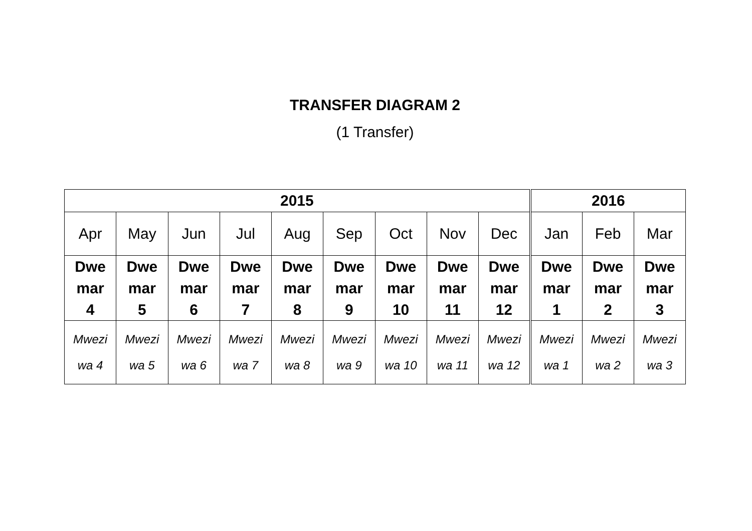TRANSFER DIAGRAM 2
(1 Transfer)
| 2015 | | | | | | | | | 2016 | | |
| --- | --- | --- | --- | --- | --- | --- | --- | --- | --- | --- | --- |
| Apr | May | Jun | Jul | Aug | Sep | Oct | Nov | Dec | Jan | Feb | Mar |
| Dwe mar 4 | Dwe mar 5 | Dwe mar 6 | Dwe mar 7 | Dwe mar 8 | Dwe mar 9 | Dwe mar 10 | Dwe mar 11 | Dwe mar 12 | Dwe mar 1 | Dwe mar 2 | Dwe mar 3 |
| Mwezi wa 4 | Mwezi wa 5 | Mwezi wa 6 | Mwezi wa 7 | Mwezi wa 8 | Mwezi wa 9 | Mwezi wa 10 | Mwezi wa 11 | Mwezi wa 12 | Mwezi wa 1 | Mwezi wa 2 | Mwezi wa 3 |